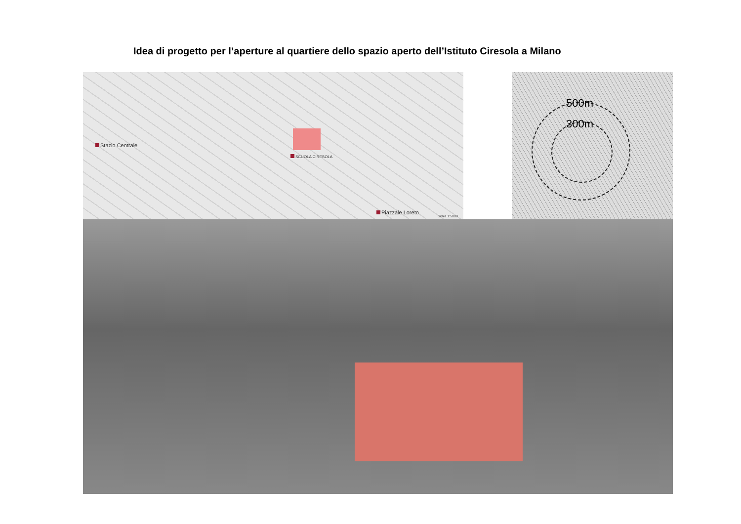Idea di progetto per l’aperture al quartiere dello spazio aperto dell’Istituto Ciresola a Milano
Stazio Centrale
SCUOLA CIRESOLA
Piazzale Loreto
Scala 1:5000
500m
300m